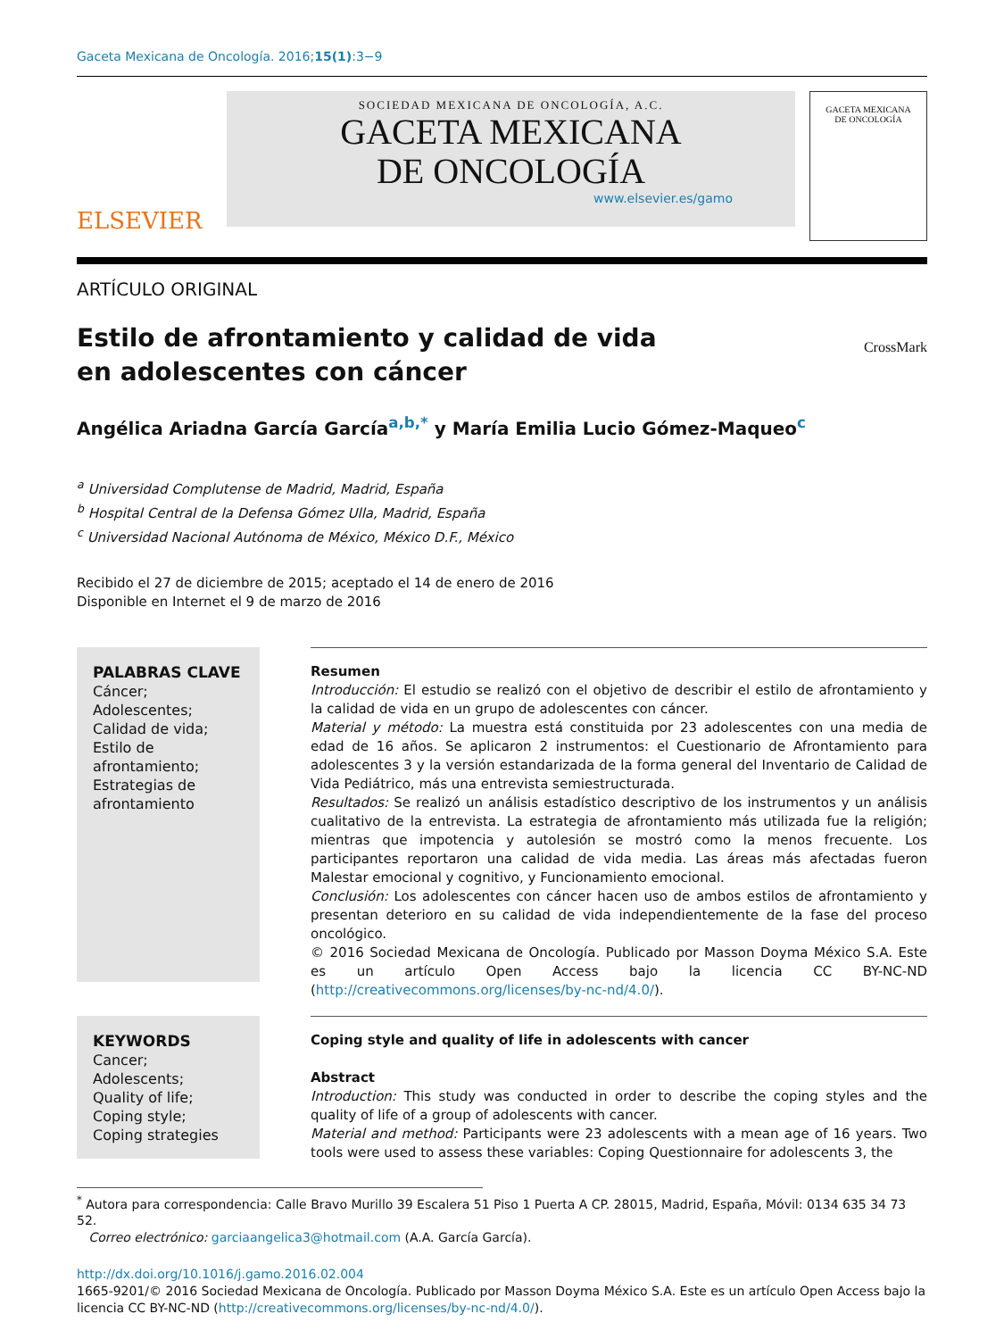Gaceta Mexicana de Oncología. 2016;15(1):3−9
ELSEVIER
SOCIEDAD MEXICANA DE ONCOLOGÍA, A.C.
GACETA MEXICANA
DE ONCOLOGÍA
www.elsevier.es/gamo
GACETA MEXICANA
DE ONCOLOGÍA
ARTÍCULO ORIGINAL
Estilo de afrontamiento y calidad de vida
en adolescentes con cáncer
CrossMark
Angélica Ariadna García García<sup>a,b,*</sup> y María Emilia Lucio Gómez-Maqueo<sup>c</sup>
<sup>a</sup> Universidad Complutense de Madrid, Madrid, España
<sup>b</sup> Hospital Central de la Defensa Gómez Ulla, Madrid, España
<sup>c</sup> Universidad Nacional Autónoma de México, México D.F., México
Recibido el 27 de diciembre de 2015; aceptado el 14 de enero de 2016
Disponible en Internet el 9 de marzo de 2016
PALABRAS CLAVE
Cáncer;
Adolescentes;
Calidad de vida;
Estilo de afrontamiento;
Estrategias de afrontamiento
Resumen
Introducción: El estudio se realizó con el objetivo de describir el estilo de afrontamiento y la calidad de vida en un grupo de adolescentes con cáncer.
Material y método: La muestra está constituida por 23 adolescentes con una media de edad de 16 años. Se aplicaron 2 instrumentos: el Cuestionario de Afrontamiento para adolescentes 3 y la versión estandarizada de la forma general del Inventario de Calidad de Vida Pediátrico, más una entrevista semiestructurada.
Resultados: Se realizó un análisis estadístico descriptivo de los instrumentos y un análisis cualitativo de la entrevista. La estrategia de afrontamiento más utilizada fue la religión; mientras que impotencia y autolesión se mostró como la menos frecuente. Los participantes reportaron una calidad de vida media. Las áreas más afectadas fueron Malestar emocional y cognitivo, y Funcionamiento emocional.
Conclusión: Los adolescentes con cáncer hacen uso de ambos estilos de afrontamiento y presentan deterioro en su calidad de vida independientemente de la fase del proceso oncológico.
© 2016 Sociedad Mexicana de Oncología. Publicado por Masson Doyma México S.A. Este es un artículo Open Access bajo la licencia CC BY-NC-ND (http://creativecommons.org/licenses/by-nc-nd/4.0/).
KEYWORDS
Cancer;
Adolescents;
Quality of life;
Coping style;
Coping strategies
Coping style and quality of life in adolescents with cancer
Abstract
Introduction: This study was conducted in order to describe the coping styles and the quality of life of a group of adolescents with cancer.
Material and method: Participants were 23 adolescents with a mean age of 16 years. Two tools were used to assess these variables: Coping Questionnaire for adolescents 3, the
<sup>*</sup> Autora para correspondencia: Calle Bravo Murillo 39 Escalera 51 Piso 1 Puerta A CP. 28015, Madrid, España, Móvil: 0134 635 34 73 52.
Correo electrónico: garciaangelica3@hotmail.com (A.A. García García).
http://dx.doi.org/10.1016/j.gamo.2016.02.004
1665-9201/© 2016 Sociedad Mexicana de Oncología. Publicado por Masson Doyma México S.A. Este es un artículo Open Access bajo la licencia CC BY-NC-ND (http://creativecommons.org/licenses/by-nc-nd/4.0/).